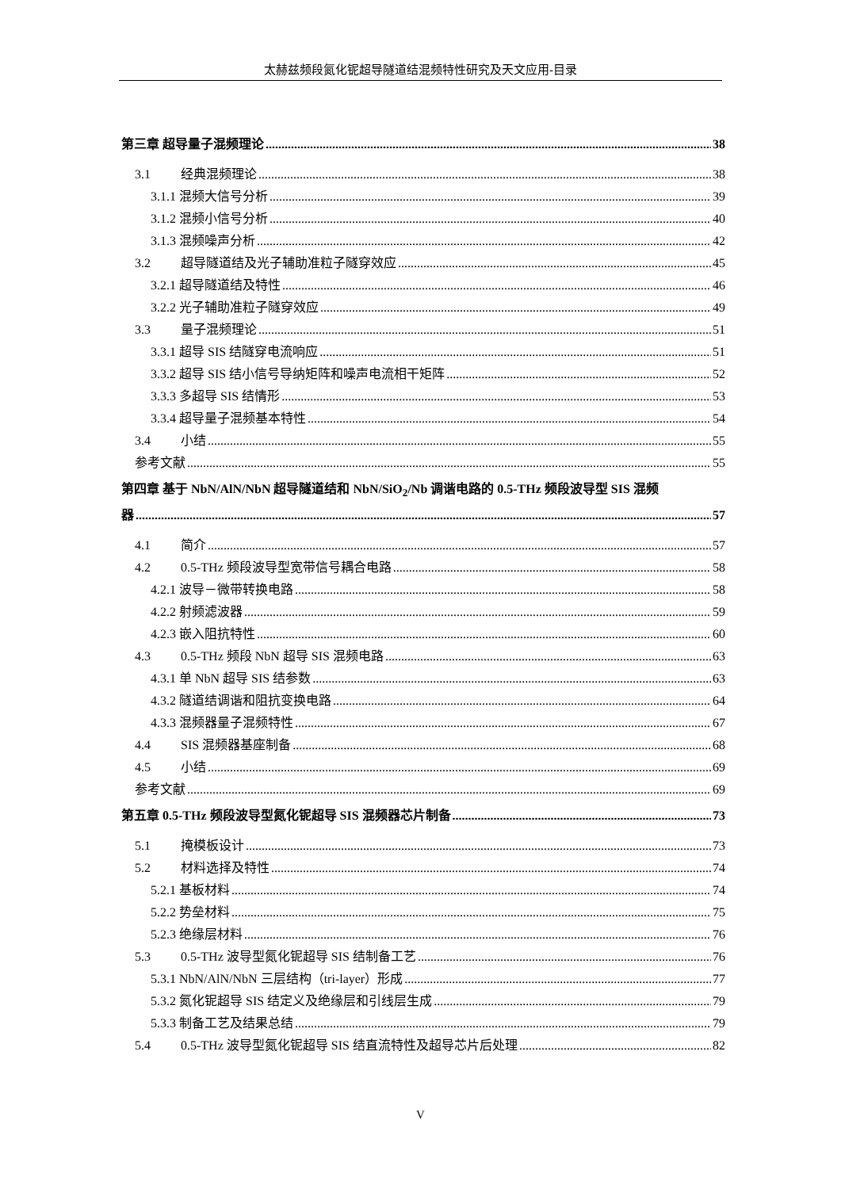太赫兹频段氮化铌超导隧道结混频特性研究及天文应用-目录
第三章 超导量子混频理论 38
3.1 经典混频理论 38
3.1.1 混频大信号分析 39
3.1.2 混频小信号分析 40
3.1.3 混频噪声分析 42
3.2 超导隧道结及光子辅助准粒子隧穿效应 45
3.2.1 超导隧道结及特性 46
3.2.2 光子辅助准粒子隧穿效应 49
3.3 量子混频理论 51
3.3.1 超导 SIS 结隧穿电流响应 51
3.3.2 超导 SIS 结小信号导纳矩阵和噪声电流相干矩阵 52
3.3.3 多超导 SIS 结情形 53
3.3.4 超导量子混频基本特性 54
3.4 小结 55
参考文献 55
第四章 基于 NbN/AlN/NbN 超导隧道结和 NbN/SiO<sub>2</sub>/Nb 调谐电路的 0.5-THz 频段波导型 SIS 混频
器 57
4.1 简介 57
4.2 0.5-THz 频段波导型宽带信号耦合电路 58
4.2.1 波导－微带转换电路 58
4.2.2 射频滤波器 59
4.2.3 嵌入阻抗特性 60
4.3 0.5-THz 频段 NbN 超导 SIS 混频电路 63
4.3.1 单 NbN 超导 SIS 结参数 63
4.3.2 隧道结调谐和阻抗变换电路 64
4.3.3 混频器量子混频特性 67
4.4 SIS 混频器基座制备 68
4.5 小结 69
参考文献 69
第五章 0.5-THz 频段波导型氮化铌超导 SIS 混频器芯片制备 73
5.1 掩模板设计 73
5.2 材料选择及特性 74
5.2.1 基板材料 74
5.2.2 势垒材料 75
5.2.3 绝缘层材料 76
5.3 0.5-THz 波导型氮化铌超导 SIS 结制备工艺 76
5.3.1 NbN/AlN/NbN 三层结构（tri-layer）形成 77
5.3.2 氮化铌超导 SIS 结定义及绝缘层和引线层生成 79
5.3.3 制备工艺及结果总结 79
5.4 0.5-THz 波导型氮化铌超导 SIS 结直流特性及超导芯片后处理 82
V